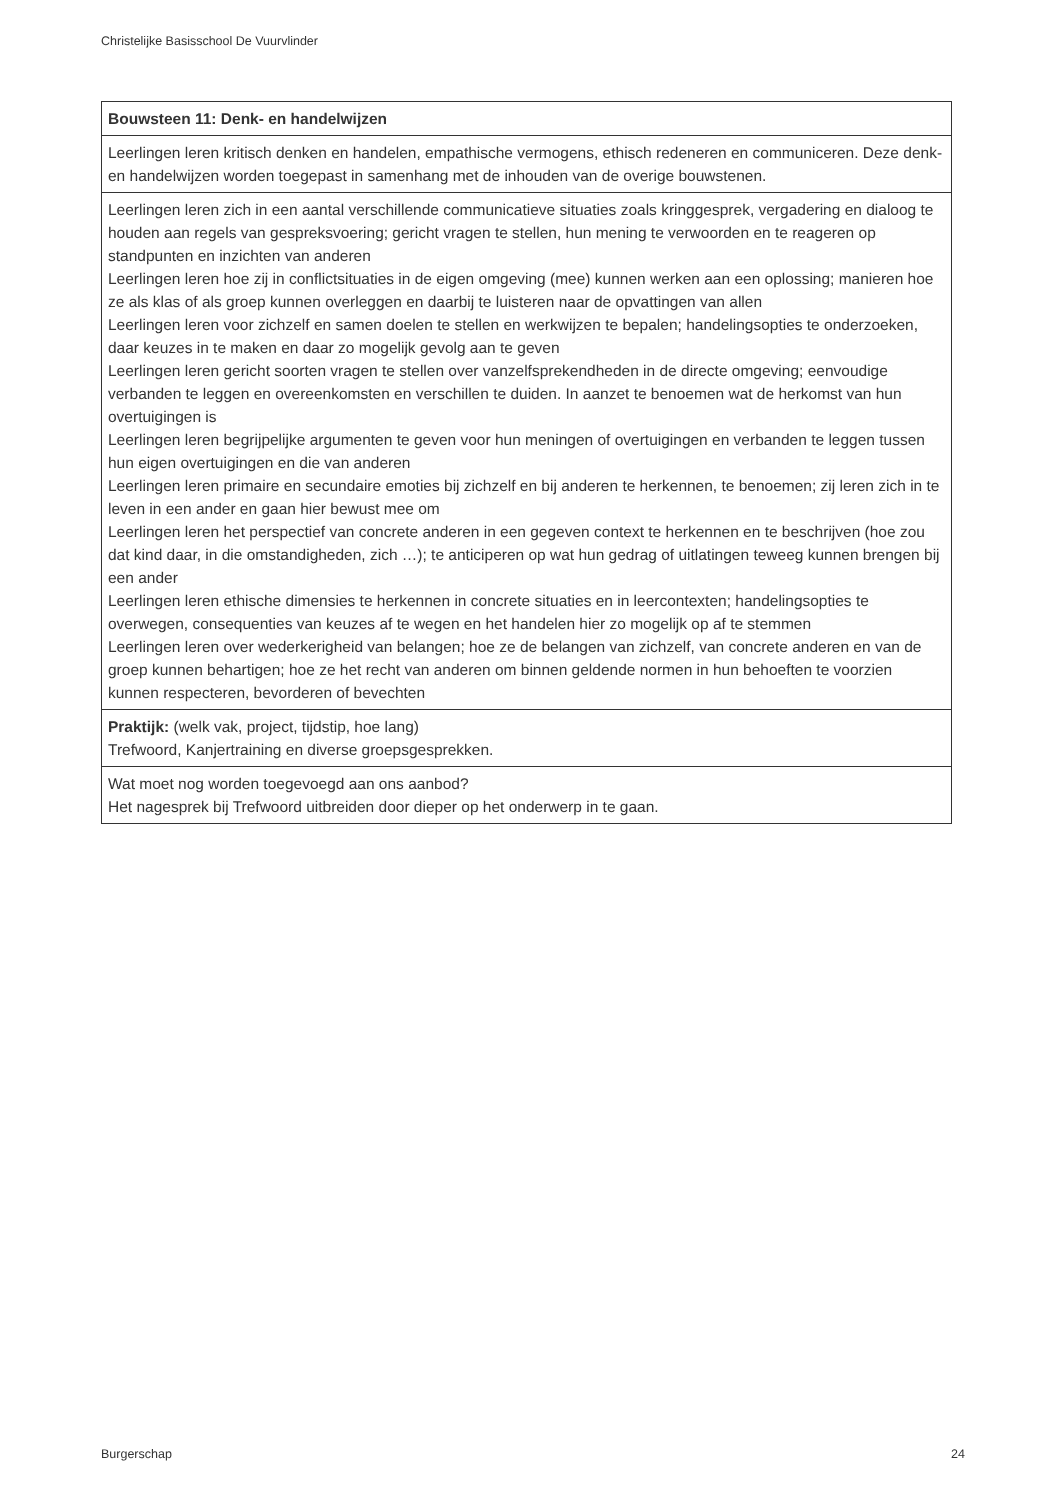Christelijke Basisschool De Vuurvlinder
| Bouwsteen 11: Denk- en handelwijzen |
| Leerlingen leren kritisch denken en handelen, empathische vermogens, ethisch redeneren en communiceren. Deze denk- en handelwijzen worden toegepast in samenhang met de inhouden van de overige bouwstenen. |
| Leerlingen leren zich in een aantal verschillende communicatieve situaties zoals kringgesprek, vergadering en dialoog te houden aan regels van gespreksvoering; gericht vragen te stellen, hun mening te verwoorden en te reageren op standpunten en inzichten van anderen Leerlingen leren hoe zij in conflictsituaties in de eigen omgeving (mee) kunnen werken aan een oplossing; manieren hoe ze als klas of als groep kunnen overleggen en daarbij te luisteren naar de opvattingen van allen Leerlingen leren voor zichzelf en samen doelen te stellen en werkwijzen te bepalen; handelingsopties te onderzoeken, daar keuzes in te maken en daar zo mogelijk gevolg aan te geven Leerlingen leren gericht soorten vragen te stellen over vanzelfsprekendheden in de directe omgeving; eenvoudige verbanden te leggen en overeenkomsten en verschillen te duiden. In aanzet te benoemen wat de herkomst van hun overtuigingen is Leerlingen leren begrijpelijke argumenten te geven voor hun meningen of overtuigingen en verbanden te leggen tussen hun eigen overtuigingen en die van anderen Leerlingen leren primaire en secundaire emoties bij zichzelf en bij anderen te herkennen, te benoemen; zij leren zich in te leven in een ander en gaan hier bewust mee om Leerlingen leren het perspectief van concrete anderen in een gegeven context te herkennen en te beschrijven (hoe zou dat kind daar, in die omstandigheden, zich …); te anticiperen op wat hun gedrag of uitlatingen teweeg kunnen brengen bij een ander Leerlingen leren ethische dimensies te herkennen in concrete situaties en in leercontexten; handelingsopties te overwegen, consequenties van keuzes af te wegen en het handelen hier zo mogelijk op af te stemmen Leerlingen leren over wederkerigheid van belangen; hoe ze de belangen van zichzelf, van concrete anderen en van de groep kunnen behartigen; hoe ze het recht van anderen om binnen geldende normen in hun behoeften te voorzien kunnen respecteren, bevorderen of bevechten |
| Praktijk: (welk vak, project, tijdstip, hoe lang) Trefwoord, Kanjertraining en diverse groepsgesprekken. |
| Wat moet nog worden toegevoegd aan ons aanbod? Het nagesprek bij Trefwoord uitbreiden door dieper op het onderwerp in te gaan. |
Burgerschap 24